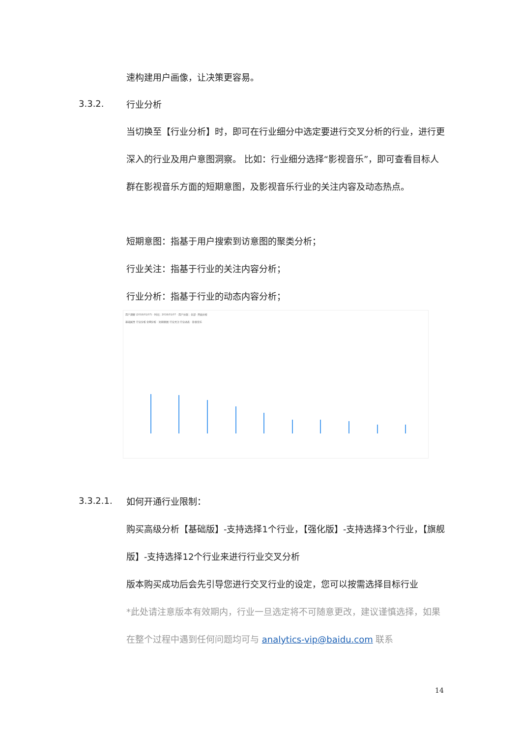速构建用户画像，让决策更容易。
3.3.2.
行业分析
当切换至【行业分析】时，即可在行业细分中选定要进行交叉分析的行业，进行更深入的行业及用户意图洞察。 比如：行业细分选择“影视音乐”，即可查看目标人群在影视音乐方面的短期意图，及影视音乐行业的关注内容及动态热点。
短期意图：指基于用户搜索到访意图的聚类分析；
行业关注：指基于行业的关注内容分析；
行业分析：指基于行业的动态内容分析；
用户理解 (2018/01/07) · 时间：2018/01/07 · 用户分群：全部 · 开始分析
基础属性 行业分析 全网分析 · 短期意图 行业关注 行业动态 · 影视音乐
3.3.2.1.
如何开通行业限制：
购买高级分析【基础版】-支持选择1个行业，【强化版】-支持选择3个行业，【旗舰版】-支持选择12个行业来进行行业交叉分析
版本购买成功后会先引导您进行交叉行业的设定，您可以按需选择目标行业
*此处请注意版本有效期内，行业一旦选定将不可随意更改，建议谨慎选择，如果在整个过程中遇到任何问题均可与 analytics-vip@baidu.com 联系
14